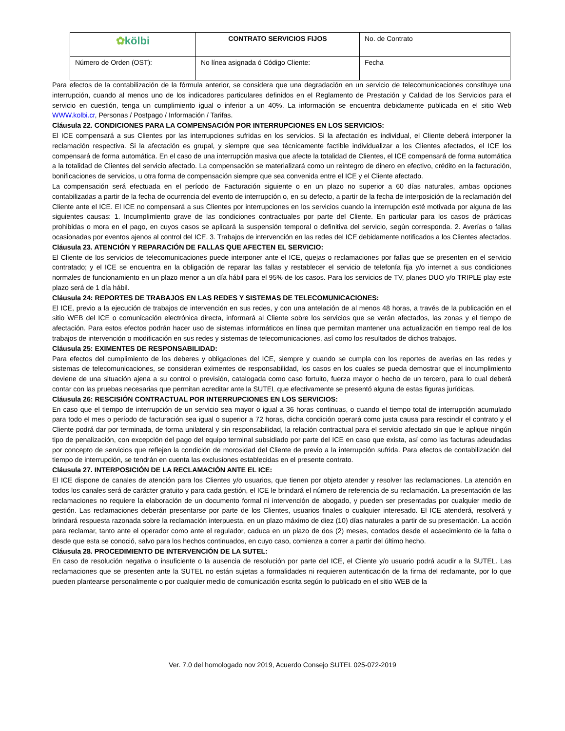| ✿ kölbi | CONTRATO SERVICIOS FIJOS | No. de Contrato |
| Número de Orden (OST): | No línea asignada ó Código Cliente: | Fecha |
Para efectos de la contabilización de la fórmula anterior, se considera que una degradación en un servicio de telecomunicaciones constituye una interrupción, cuando al menos uno de los indicadores particulares definidos en el Reglamento de Prestación y Calidad de los Servicios para el servicio en cuestión, tenga un cumplimiento igual o inferior a un 40%. La información se encuentra debidamente publicada en el sitio Web WWW.kolbi.cr, Personas / Postpago / Información / Tarifas.
Cláusula 22. CONDICIONES PARA LA COMPENSACIÓN POR INTERRUPCIONES EN LOS SERVICIOS:
El ICE compensará a sus Clientes por las interrupciones sufridas en los servicios. Si la afectación es individual, el Cliente deberá interponer la reclamación respectiva. Si la afectación es grupal, y siempre que sea técnicamente factible individualizar a los Clientes afectados, el ICE los compensará de forma automática. En el caso de una interrupción masiva que afecte la totalidad de Clientes, el ICE compensará de forma automática a la totalidad de Clientes del servicio afectado. La compensación se materializará como un reintegro de dinero en efectivo, crédito en la facturación, bonificaciones de servicios, u otra forma de compensación siempre que sea convenida entre el ICE y el Cliente afectado.
La compensación será efectuada en el período de Facturación siguiente o en un plazo no superior a 60 días naturales, ambas opciones contabilizadas a partir de la fecha de ocurrencia del evento de interrupción o, en su defecto, a partir de la fecha de interposición de la reclamación del Cliente ante el ICE. El ICE no compensará a sus Clientes por interrupciones en los servicios cuando la interrupción esté motivada por alguna de las siguientes causas: 1. Incumplimiento grave de las condiciones contractuales por parte del Cliente. En particular para los casos de prácticas prohibidas o mora en el pago, en cuyos casos se aplicará la suspensión temporal o definitiva del servicio, según corresponda. 2. Averías o fallas ocasionadas por eventos ajenos al control del ICE. 3. Trabajos de intervención en las redes del ICE debidamente notificados a los Clientes afectados.
Cláusula 23. ATENCIÓN Y REPARACIÓN DE FALLAS QUE AFECTEN EL SERVICIO:
El Cliente de los servicios de telecomunicaciones puede interponer ante el ICE, quejas o reclamaciones por fallas que se presenten en el servicio contratado; y el ICE se encuentra en la obligación de reparar las fallas y restablecer el servicio de telefonía fija y/o internet a sus condiciones normales de funcionamiento en un plazo menor a un día hábil para el 95% de los casos. Para los servicios de TV, planes DUO y/o TRIPLE play este plazo será de 1 día hábil.
Cláusula 24: REPORTES DE TRABAJOS EN LAS REDES Y SISTEMAS DE TELECOMUNICACIONES:
El ICE, previo a la ejecución de trabajos de intervención en sus redes, y con una antelación de al menos 48 horas, a través de la publicación en el sitio WEB del ICE o comunicación electrónica directa, informará al Cliente sobre los servicios que se verán afectados, las zonas y el tiempo de afectación. Para estos efectos podrán hacer uso de sistemas informáticos en línea que permitan mantener una actualización en tiempo real de los trabajos de intervención o modificación en sus redes y sistemas de telecomunicaciones, así como los resultados de dichos trabajos.
Cláusula 25: EXIMENTES DE RESPONSABILIDAD:
Para efectos del cumplimiento de los deberes y obligaciones del ICE, siempre y cuando se cumpla con los reportes de averías en las redes y sistemas de telecomunicaciones, se consideran eximentes de responsabilidad, los casos en los cuales se pueda demostrar que el incumplimiento deviene de una situación ajena a su control o previsión, catalogada como caso fortuito, fuerza mayor o hecho de un tercero, para lo cual deberá contar con las pruebas necesarias que permitan acreditar ante la SUTEL que efectivamente se presentó alguna de estas figuras jurídicas.
Cláusula 26: RESCISIÓN CONTRACTUAL POR INTERRUPCIONES EN LOS SERVICIOS:
En caso que el tiempo de interrupción de un servicio sea mayor o igual a 36 horas continuas, o cuando el tiempo total de interrupción acumulado para todo el mes o período de facturación sea igual o superior a 72 horas, dicha condición operará como justa causa para rescindir el contrato y el Cliente podrá dar por terminada, de forma unilateral y sin responsabilidad, la relación contractual para el servicio afectado sin que le aplique ningún tipo de penalización, con excepción del pago del equipo terminal subsidiado por parte del ICE en caso que exista, así como las facturas adeudadas por concepto de servicios que reflejen la condición de morosidad del Cliente de previo a la interrupción sufrida. Para efectos de contabilización del tiempo de interrupción, se tendrán en cuenta las exclusiones establecidas en el presente contrato.
Cláusula 27. INTERPOSICIÓN DE LA RECLAMACIÓN ANTE EL ICE:
El ICE dispone de canales de atención para los Clientes y/o usuarios, que tienen por objeto atender y resolver las reclamaciones. La atención en todos los canales será de carácter gratuito y para cada gestión, el ICE le brindará el número de referencia de su reclamación. La presentación de las reclamaciones no requiere la elaboración de un documento formal ni intervención de abogado, y pueden ser presentadas por cualquier medio de gestión. Las reclamaciones deberán presentarse por parte de los Clientes, usuarios finales o cualquier interesado. El ICE atenderá, resolverá y brindará respuesta razonada sobre la reclamación interpuesta, en un plazo máximo de diez (10) días naturales a partir de su presentación. La acción para reclamar, tanto ante el operador como ante el regulador, caduca en un plazo de dos (2) meses, contados desde el acaecimiento de la falta o desde que esta se conoció, salvo para los hechos continuados, en cuyo caso, comienza a correr a partir del último hecho.
Cláusula 28. PROCEDIMIENTO DE INTERVENCIÓN DE LA SUTEL:
En caso de resolución negativa o insuficiente o la ausencia de resolución por parte del ICE, el Cliente y/o usuario podrá acudir a la SUTEL. Las reclamaciones que se presenten ante la SUTEL no están sujetas a formalidades ni requieren autenticación de la firma del reclamante, por lo que pueden plantearse personalmente o por cualquier medio de comunicación escrita según lo publicado en el sitio WEB de la
Ver. 7.0 del homologado nov 2019, Acuerdo Consejo SUTEL 025-072-2019